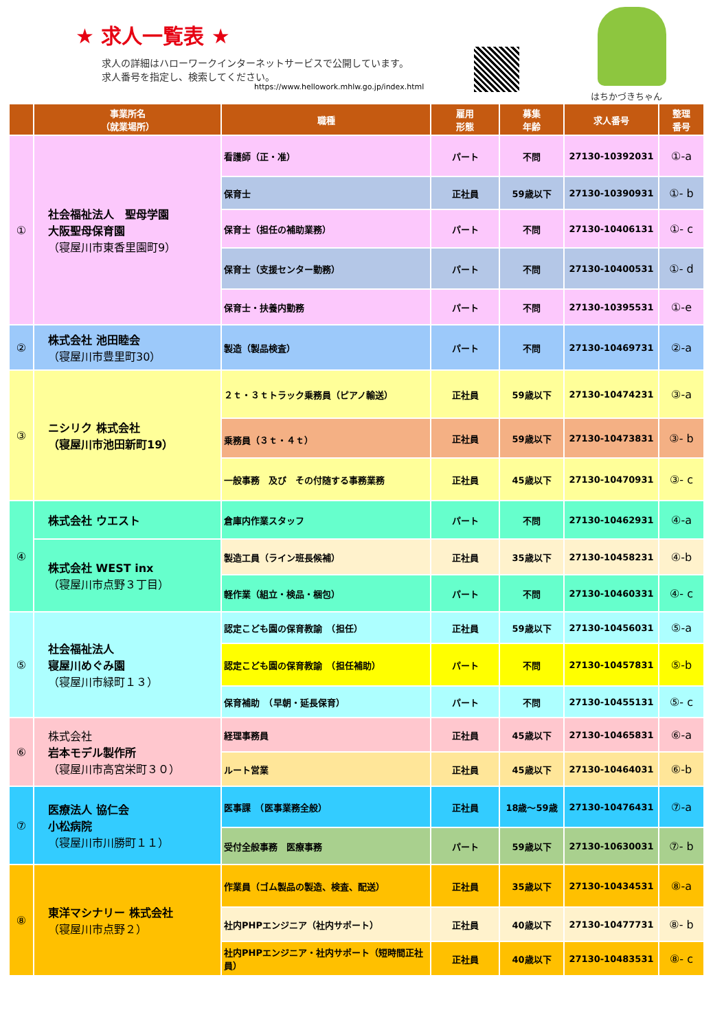★ 求人一覧表 ★
求人の詳細はハローワークインターネットサービスで公開しています。
求人番号を指定し、検索してください。
https://www.hellowork.mhlw.go.jp/index.html
はちかづきちゃん
| | 事業所名 （就業場所） | 職種 | 雇用 形態 | 募集 年齢 | 求人番号 | 整理 番号 |
| --- | --- | --- | --- | --- | --- | --- |
| ① | 社会福祉法人 聖母学園 大阪聖母保育園 （寝屋川市東香里園町9） | 看護師（正・准） | パート | 不問 | 27130-10392031 | ①-a |
| | | 保育士 | 正社員 | 59歳以下 | 27130-10390931 | ①- b |
| | | 保育士（担任の補助業務） | パート | 不問 | 27130-10406131 | ①- c |
| | | 保育士（支援センター勤務） | パート | 不問 | 27130-10400531 | ①- d |
| | | 保育士・扶養内勤務 | パート | 不問 | 27130-10395531 | ①-e |
| ② | 株式会社 池田睦会 （寝屋川市豊里町30） | 製造（製品検査） | パート | 不問 | 27130-10469731 | ②-a |
| ③ | ニシリク 株式会社 （寝屋川市池田新町19） | ２ｔ・３ｔトラック乗務員（ピアノ輸送） | 正社員 | 59歳以下 | 27130-10474231 | ③-a |
| | | 乗務員（３ｔ・４ｔ） | 正社員 | 59歳以下 | 27130-10473831 | ③- b |
| | | 一般事務 及び その付随する事務業務 | 正社員 | 45歳以下 | 27130-10470931 | ③- c |
| ④ | 株式会社 ウエスト | 倉庫内作業スタッフ | パート | 不問 | 27130-10462931 | ④-a |
| | 株式会社 WEST inx （寝屋川市点野３丁目） | 製造工員（ライン班長候補） | 正社員 | 35歳以下 | 27130-10458231 | ④-b |
| | | 軽作業（組立・検品・梱包） | パート | 不問 | 27130-10460331 | ④- c |
| ⑤ | 社会福祉法人 寝屋川めぐみ園 （寝屋川市緑町１３） | 認定こども園の保育教諭 （担任） | 正社員 | 59歳以下 | 27130-10456031 | ⑤-a |
| | | 認定こども園の保育教諭 （担任補助） | パート | 不問 | 27130-10457831 | ⑤-b |
| | | 保育補助 （早朝・延長保育） | パート | 不問 | 27130-10455131 | ⑤- c |
| ⑥ | 株式会社 岩本モデル製作所 （寝屋川市高宮栄町３０） | 経理事務員 | 正社員 | 45歳以下 | 27130-10465831 | ⑥-a |
| | | ルート営業 | 正社員 | 45歳以下 | 27130-10464031 | ⑥-b |
| ⑦ | 医療法人 協仁会 小松病院 （寝屋川市川勝町１１） | 医事課 （医事業務全般） | 正社員 | 18歳～59歳 | 27130-10476431 | ⑦-a |
| | | 受付全般事務 医療事務 | パート | 59歳以下 | 27130-10630031 | ⑦- b |
| ⑧ | 東洋マシナリー 株式会社 （寝屋川市点野２） | 作業員（ゴム製品の製造、検査、配送） | 正社員 | 35歳以下 | 27130-10434531 | ⑧-a |
| | | 社内PHPエンジニア（社内サポート） | 正社員 | 40歳以下 | 27130-10477731 | ⑧- b |
| | | 社内PHPエンジニア・社内サポート（短時間正社員） | 正社員 | 40歳以下 | 27130-10483531 | ⑧- c |